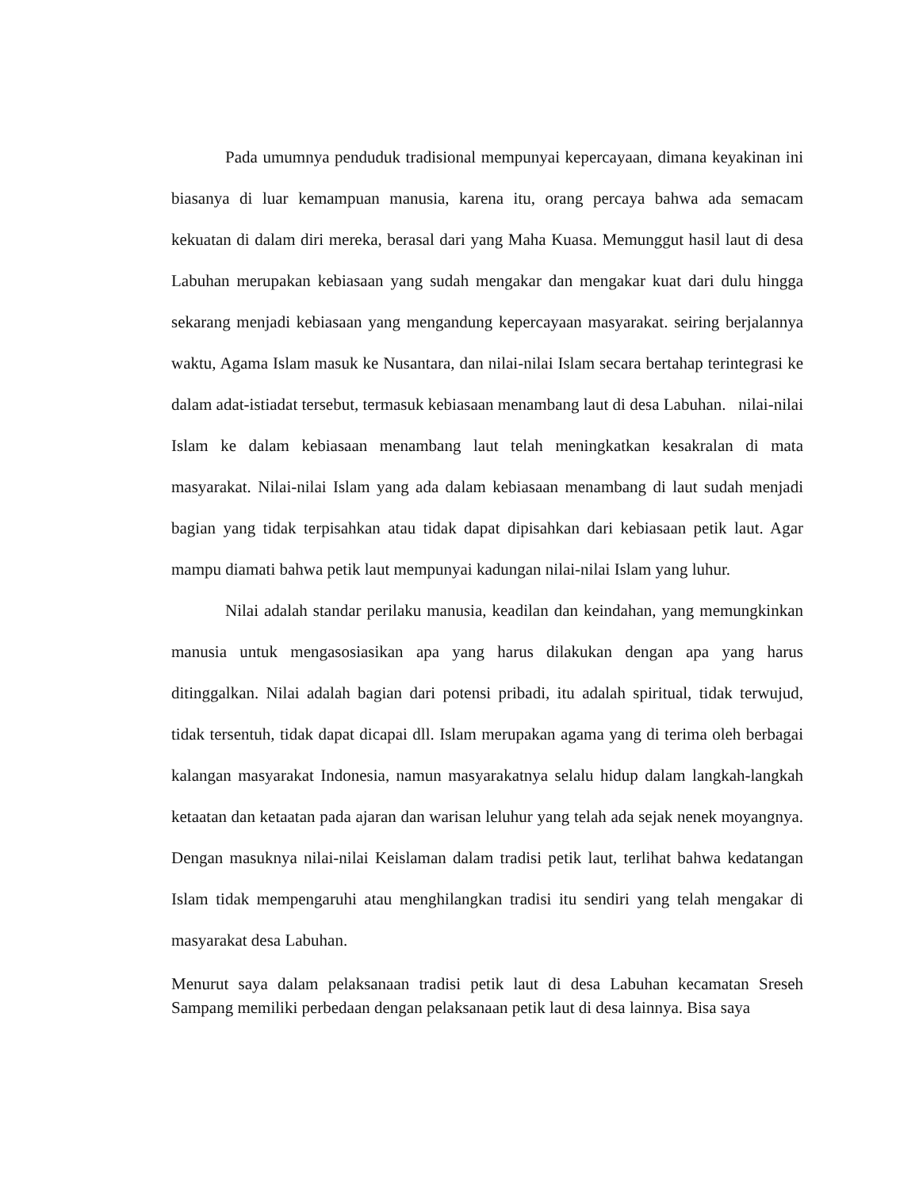Pada umumnya penduduk tradisional mempunyai kepercayaan, dimana keyakinan ini biasanya di luar kemampuan manusia, karena itu, orang percaya bahwa ada semacam kekuatan di dalam diri mereka, berasal dari yang Maha Kuasa. Memunggut hasil laut di desa Labuhan merupakan kebiasaan yang sudah mengakar dan mengakar kuat dari dulu hingga sekarang menjadi kebiasaan yang mengandung kepercayaan masyarakat. seiring berjalannya waktu, Agama Islam masuk ke Nusantara, dan nilai-nilai Islam secara bertahap terintegrasi ke dalam adat-istiadat tersebut, termasuk kebiasaan menambang laut di desa Labuhan. nilai-nilai Islam ke dalam kebiasaan menambang laut telah meningkatkan kesakralan di mata masyarakat. Nilai-nilai Islam yang ada dalam kebiasaan menambang di laut sudah menjadi bagian yang tidak terpisahkan atau tidak dapat dipisahkan dari kebiasaan petik laut. Agar mampu diamati bahwa petik laut mempunyai kadungan nilai-nilai Islam yang luhur.
Nilai adalah standar perilaku manusia, keadilan dan keindahan, yang memungkinkan manusia untuk mengasosiasikan apa yang harus dilakukan dengan apa yang harus ditinggalkan. Nilai adalah bagian dari potensi pribadi, itu adalah spiritual, tidak terwujud, tidak tersentuh, tidak dapat dicapai dll. Islam merupakan agama yang di terima oleh berbagai kalangan masyarakat Indonesia, namun masyarakatnya selalu hidup dalam langkah-langkah ketaatan dan ketaatan pada ajaran dan warisan leluhur yang telah ada sejak nenek moyangnya. Dengan masuknya nilai-nilai Keislaman dalam tradisi petik laut, terlihat bahwa kedatangan Islam tidak mempengaruhi atau menghilangkan tradisi itu sendiri yang telah mengakar di masyarakat desa Labuhan.
Menurut saya dalam pelaksanaan tradisi petik laut di desa Labuhan kecamatan Sreseh Sampang memiliki perbedaan dengan pelaksanaan petik laut di desa lainnya. Bisa saya